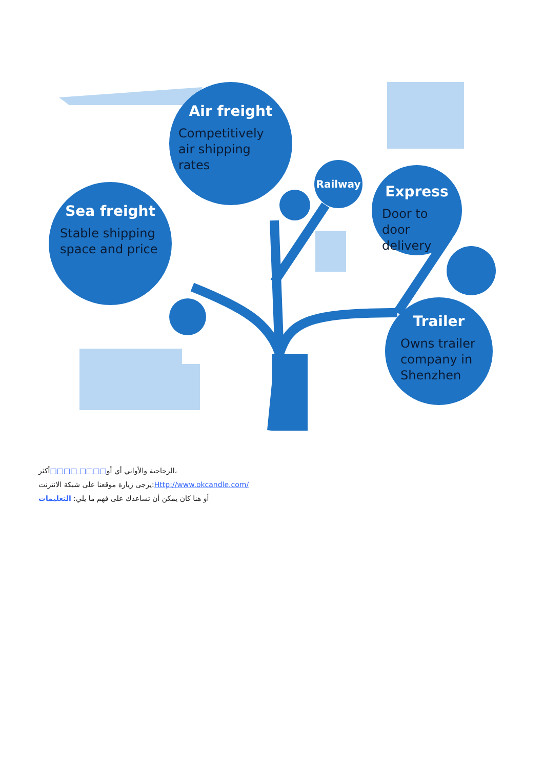Air freight
Competitively air shipping rates
Sea freight
Stable shipping space and price
Railway
Express
Door to door delivery
Trailer
Owns trailer company in Shenzhen
الزجاجية والأواني أي أو□□□□ □□□□أكثر،
يرجى زيارة موقعنا على شبكة الانترنت:Http://www.okcandle.com/
أو هنا كان يمكن أن تساعدك على فهم ما يلي: التعليمات